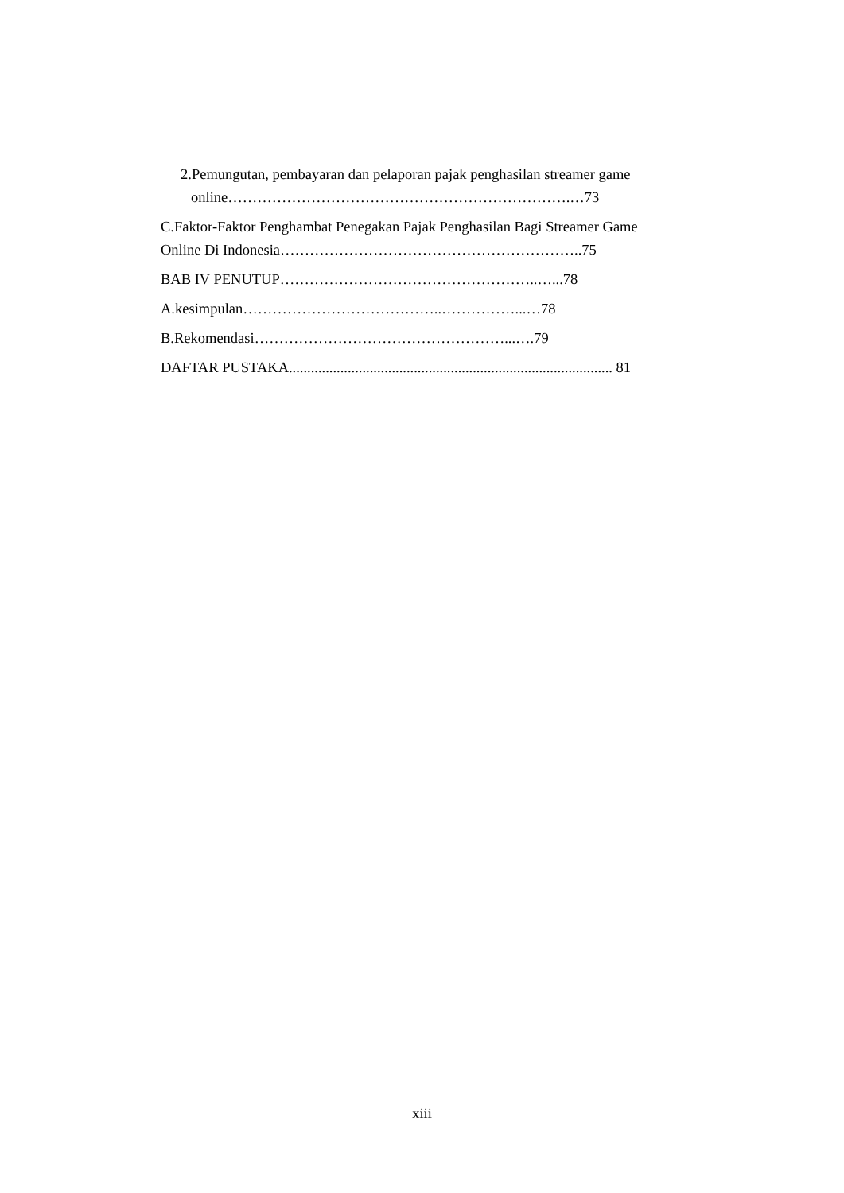2.Pemungutan, pembayaran dan pelaporan pajak penghasilan streamer game
online…………………………………………………………….…73
C.Faktor-Faktor Penghambat Penegakan Pajak Penghasilan Bagi Streamer Game
Online Di Indonesia……………………………………………………..75
BAB IV PENUTUP……………………………………………..…...78
A.kesimpulan…………………………………..……………...…78
B.Rekomendasi……………………………………………...….79
DAFTAR PUSTAKA........................................................................................ 81
xiii